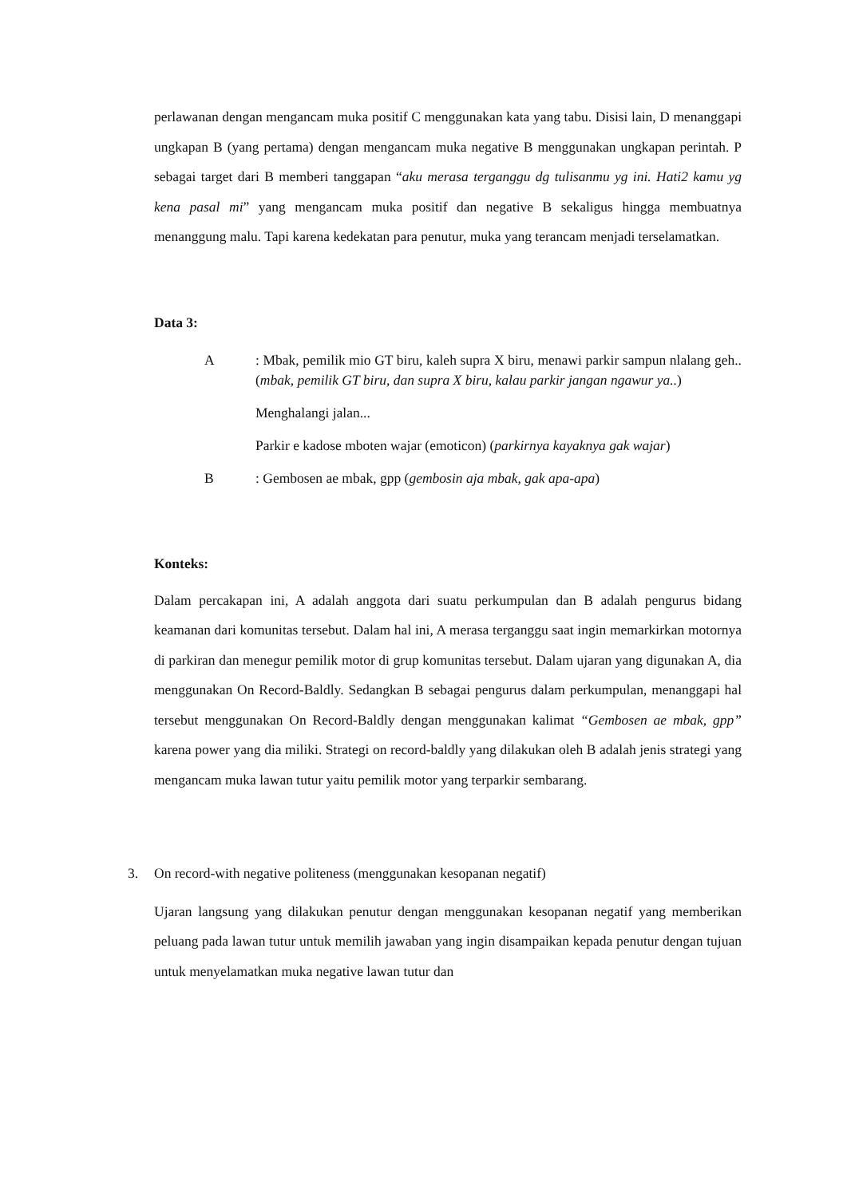perlawanan dengan mengancam muka positif C menggunakan kata yang tabu. Disisi lain, D menanggapi ungkapan B (yang pertama) dengan mengancam muka negative B menggunakan ungkapan perintah. P sebagai target dari B memberi tanggapan “aku merasa terganggu dg tulisanmu yg ini. Hati2 kamu yg kena pasal mi” yang mengancam muka positif dan negative B sekaligus hingga membuatnya menanggung malu. Tapi karena kedekatan para penutur, muka yang terancam menjadi terselamatkan.
Data 3:
A
: Mbak, pemilik mio GT biru, kaleh supra X biru, menawi parkir sampun nlalang geh.. (mbak, pemilik GT biru, dan supra X biru, kalau parkir jangan ngawur ya..)
Menghalangi jalan...
Parkir e kadose mboten wajar (emoticon) (parkirnya kayaknya gak wajar)
B
: Gembosen ae mbak, gpp (gembosin aja mbak, gak apa-apa)
Konteks:
Dalam percakapan ini, A adalah anggota dari suatu perkumpulan dan B adalah pengurus bidang keamanan dari komunitas tersebut. Dalam hal ini, A merasa terganggu saat ingin memarkirkan motornya di parkiran dan menegur pemilik motor di grup komunitas tersebut. Dalam ujaran yang digunakan A, dia menggunakan On Record-Baldly. Sedangkan B sebagai pengurus dalam perkumpulan, menanggapi hal tersebut menggunakan On Record-Baldly dengan menggunakan kalimat “Gembosen ae mbak, gpp” karena power yang dia miliki. Strategi on record-baldly yang dilakukan oleh B adalah jenis strategi yang mengancam muka lawan tutur yaitu pemilik motor yang terparkir sembarang.
3. On record-with negative politeness (menggunakan kesopanan negatif)
Ujaran langsung yang dilakukan penutur dengan menggunakan kesopanan negatif yang memberikan peluang pada lawan tutur untuk memilih jawaban yang ingin disampaikan kepada penutur dengan tujuan untuk menyelamatkan muka negative lawan tutur dan